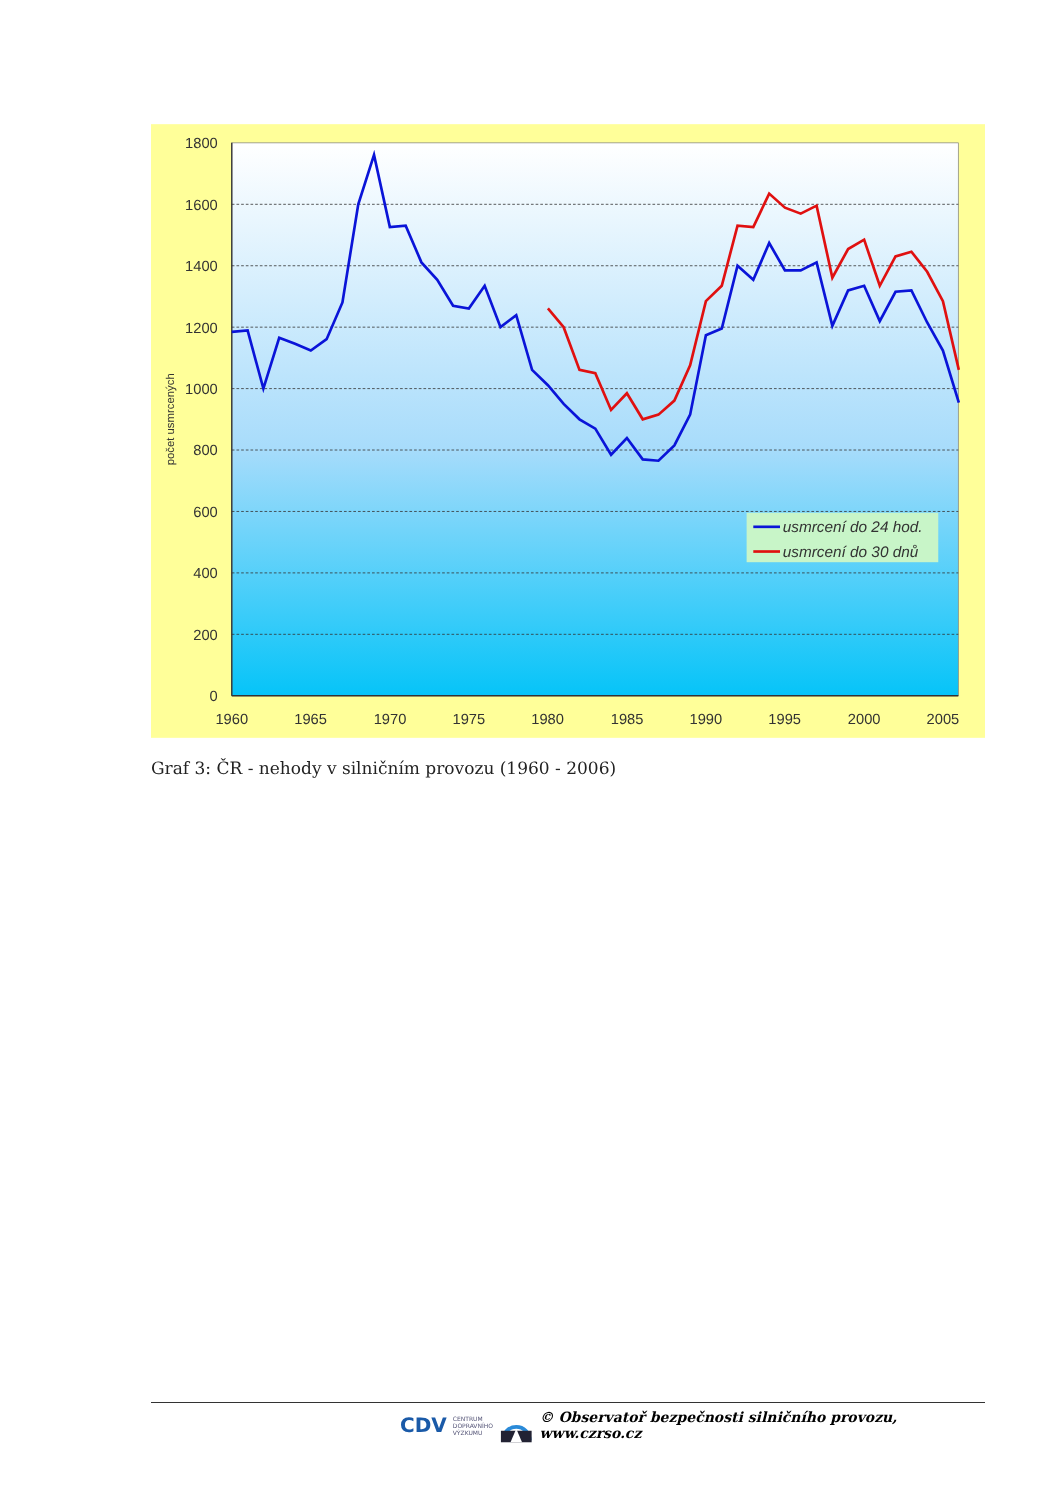1800
1600
1400
1200
1000
800
600
400
200
0
1960
1965
1970
1975
1980
1985
1990
1995
2000
2005
počet usmrcených
usmrcení do 24 hod.
usmrcení do 30 dnů
Graf 3: ČR - nehody v silničním provozu (1960 - 2006)
CDV CENTRUM
DOPRAVNÍHO
VÝZKUMU © Observatoř bezpečnosti silničního provozu, www.czrso.cz